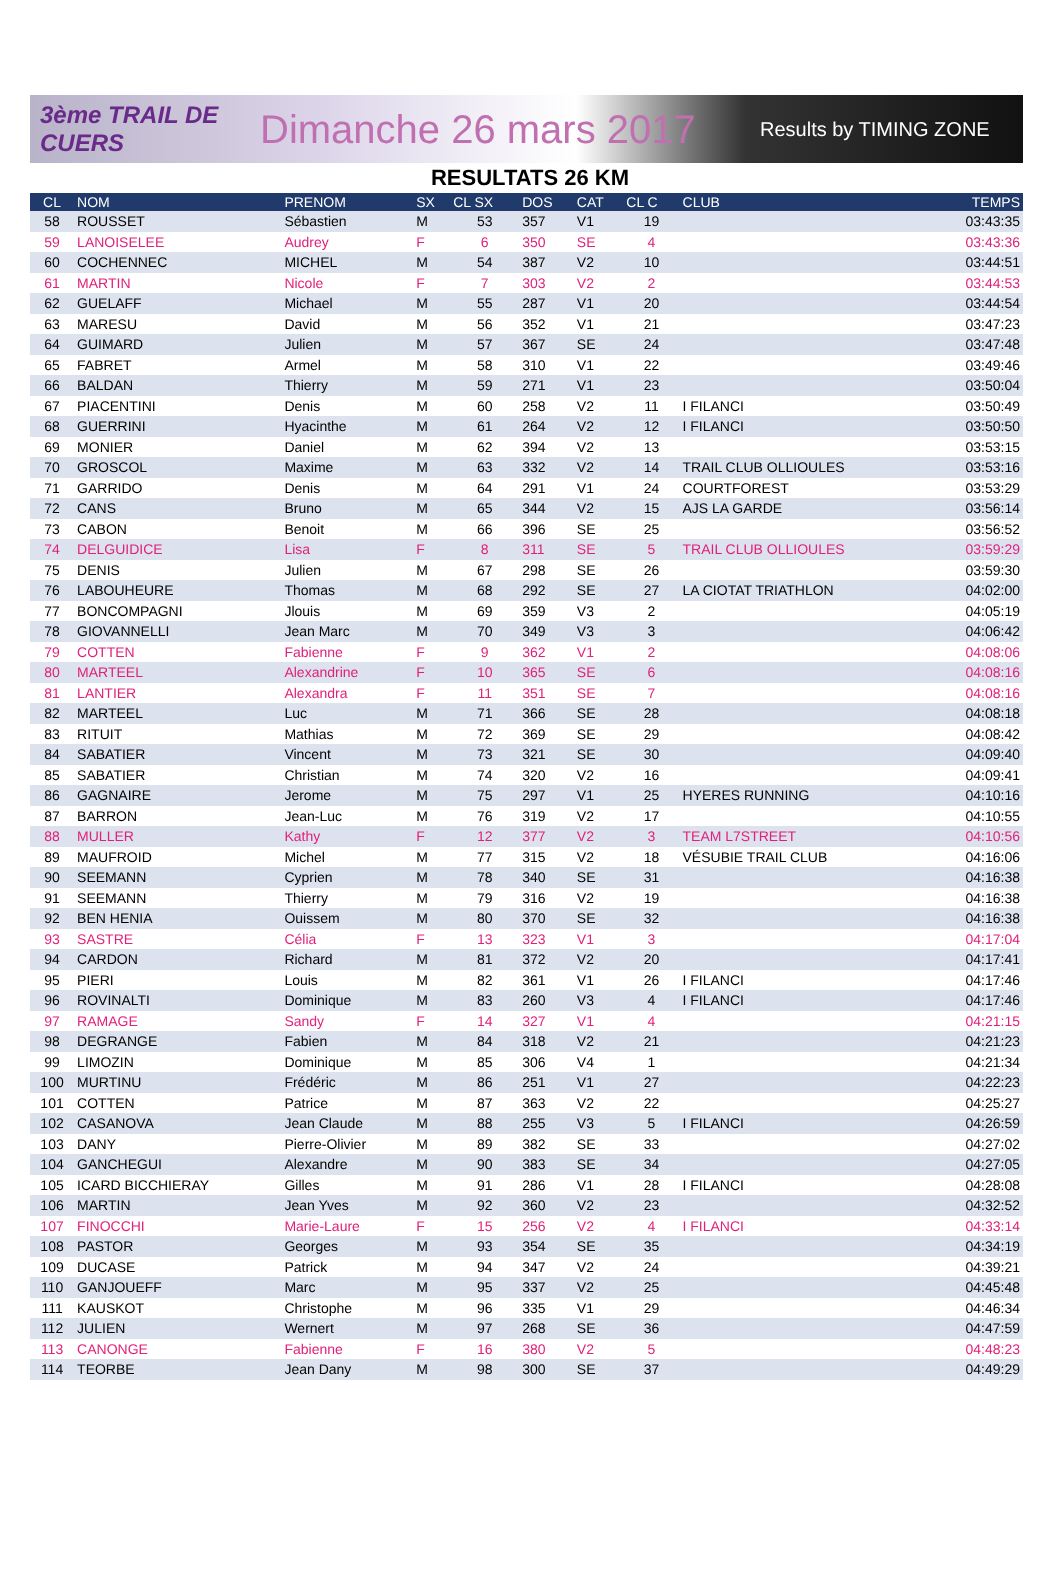3ème TRAIL DE CUERS
Dimanche 26 mars 2017
Results by TIMING ZONE
RESULTATS 26 KM
| CL | NOM | PRENOM | SX | CL SX | DOS | CAT | CL C | CLUB | TEMPS |
| --- | --- | --- | --- | --- | --- | --- | --- | --- | --- |
| 58 | ROUSSET | Sébastien | M | 53 | 357 | V1 | 19 | | 03:43:35 |
| 59 | LANOISELEE | Audrey | F | 6 | 350 | SE | 4 | | 03:43:36 |
| 60 | COCHENNEC | MICHEL | M | 54 | 387 | V2 | 10 | | 03:44:51 |
| 61 | MARTIN | Nicole | F | 7 | 303 | V2 | 2 | | 03:44:53 |
| 62 | GUELAFF | Michael | M | 55 | 287 | V1 | 20 | | 03:44:54 |
| 63 | MARESU | David | M | 56 | 352 | V1 | 21 | | 03:47:23 |
| 64 | GUIMARD | Julien | M | 57 | 367 | SE | 24 | | 03:47:48 |
| 65 | FABRET | Armel | M | 58 | 310 | V1 | 22 | | 03:49:46 |
| 66 | BALDAN | Thierry | M | 59 | 271 | V1 | 23 | | 03:50:04 |
| 67 | PIACENTINI | Denis | M | 60 | 258 | V2 | 11 | I FILANCI | 03:50:49 |
| 68 | GUERRINI | Hyacinthe | M | 61 | 264 | V2 | 12 | I FILANCI | 03:50:50 |
| 69 | MONIER | Daniel | M | 62 | 394 | V2 | 13 | | 03:53:15 |
| 70 | GROSCOL | Maxime | M | 63 | 332 | V2 | 14 | TRAIL CLUB OLLIOULES | 03:53:16 |
| 71 | GARRIDO | Denis | M | 64 | 291 | V1 | 24 | COURTFOREST | 03:53:29 |
| 72 | CANS | Bruno | M | 65 | 344 | V2 | 15 | AJS LA GARDE | 03:56:14 |
| 73 | CABON | Benoit | M | 66 | 396 | SE | 25 | | 03:56:52 |
| 74 | DELGUIDICE | Lisa | F | 8 | 311 | SE | 5 | TRAIL CLUB OLLIOULES | 03:59:29 |
| 75 | DENIS | Julien | M | 67 | 298 | SE | 26 | | 03:59:30 |
| 76 | LABOUHEURE | Thomas | M | 68 | 292 | SE | 27 | LA CIOTAT TRIATHLON | 04:02:00 |
| 77 | BONCOMPAGNI | Jlouis | M | 69 | 359 | V3 | 2 | | 04:05:19 |
| 78 | GIOVANNELLI | Jean Marc | M | 70 | 349 | V3 | 3 | | 04:06:42 |
| 79 | COTTEN | Fabienne | F | 9 | 362 | V1 | 2 | | 04:08:06 |
| 80 | MARTEEL | Alexandrine | F | 10 | 365 | SE | 6 | | 04:08:16 |
| 81 | LANTIER | Alexandra | F | 11 | 351 | SE | 7 | | 04:08:16 |
| 82 | MARTEEL | Luc | M | 71 | 366 | SE | 28 | | 04:08:18 |
| 83 | RITUIT | Mathias | M | 72 | 369 | SE | 29 | | 04:08:42 |
| 84 | SABATIER | Vincent | M | 73 | 321 | SE | 30 | | 04:09:40 |
| 85 | SABATIER | Christian | M | 74 | 320 | V2 | 16 | | 04:09:41 |
| 86 | GAGNAIRE | Jerome | M | 75 | 297 | V1 | 25 | HYERES RUNNING | 04:10:16 |
| 87 | BARRON | Jean-Luc | M | 76 | 319 | V2 | 17 | | 04:10:55 |
| 88 | MULLER | Kathy | F | 12 | 377 | V2 | 3 | TEAM L7STREET | 04:10:56 |
| 89 | MAUFROID | Michel | M | 77 | 315 | V2 | 18 | VÉSUBIE TRAIL CLUB | 04:16:06 |
| 90 | SEEMANN | Cyprien | M | 78 | 340 | SE | 31 | | 04:16:38 |
| 91 | SEEMANN | Thierry | M | 79 | 316 | V2 | 19 | | 04:16:38 |
| 92 | BEN HENIA | Ouissem | M | 80 | 370 | SE | 32 | | 04:16:38 |
| 93 | SASTRE | Célia | F | 13 | 323 | V1 | 3 | | 04:17:04 |
| 94 | CARDON | Richard | M | 81 | 372 | V2 | 20 | | 04:17:41 |
| 95 | PIERI | Louis | M | 82 | 361 | V1 | 26 | I FILANCI | 04:17:46 |
| 96 | ROVINALTI | Dominique | M | 83 | 260 | V3 | 4 | I FILANCI | 04:17:46 |
| 97 | RAMAGE | Sandy | F | 14 | 327 | V1 | 4 | | 04:21:15 |
| 98 | DEGRANGE | Fabien | M | 84 | 318 | V2 | 21 | | 04:21:23 |
| 99 | LIMOZIN | Dominique | M | 85 | 306 | V4 | 1 | | 04:21:34 |
| 100 | MURTINU | Frédéric | M | 86 | 251 | V1 | 27 | | 04:22:23 |
| 101 | COTTEN | Patrice | M | 87 | 363 | V2 | 22 | | 04:25:27 |
| 102 | CASANOVA | Jean Claude | M | 88 | 255 | V3 | 5 | I FILANCI | 04:26:59 |
| 103 | DANY | Pierre-Olivier | M | 89 | 382 | SE | 33 | | 04:27:02 |
| 104 | GANCHEGUI | Alexandre | M | 90 | 383 | SE | 34 | | 04:27:05 |
| 105 | ICARD BICCHIERAY | Gilles | M | 91 | 286 | V1 | 28 | I FILANCI | 04:28:08 |
| 106 | MARTIN | Jean Yves | M | 92 | 360 | V2 | 23 | | 04:32:52 |
| 107 | FINOCCHI | Marie-Laure | F | 15 | 256 | V2 | 4 | I FILANCI | 04:33:14 |
| 108 | PASTOR | Georges | M | 93 | 354 | SE | 35 | | 04:34:19 |
| 109 | DUCASE | Patrick | M | 94 | 347 | V2 | 24 | | 04:39:21 |
| 110 | GANJOUEFF | Marc | M | 95 | 337 | V2 | 25 | | 04:45:48 |
| 111 | KAUSKOT | Christophe | M | 96 | 335 | V1 | 29 | | 04:46:34 |
| 112 | JULIEN | Wernert | M | 97 | 268 | SE | 36 | | 04:47:59 |
| 113 | CANONGE | Fabienne | F | 16 | 380 | V2 | 5 | | 04:48:23 |
| 114 | TEORBE | Jean Dany | M | 98 | 300 | SE | 37 | | 04:49:29 |